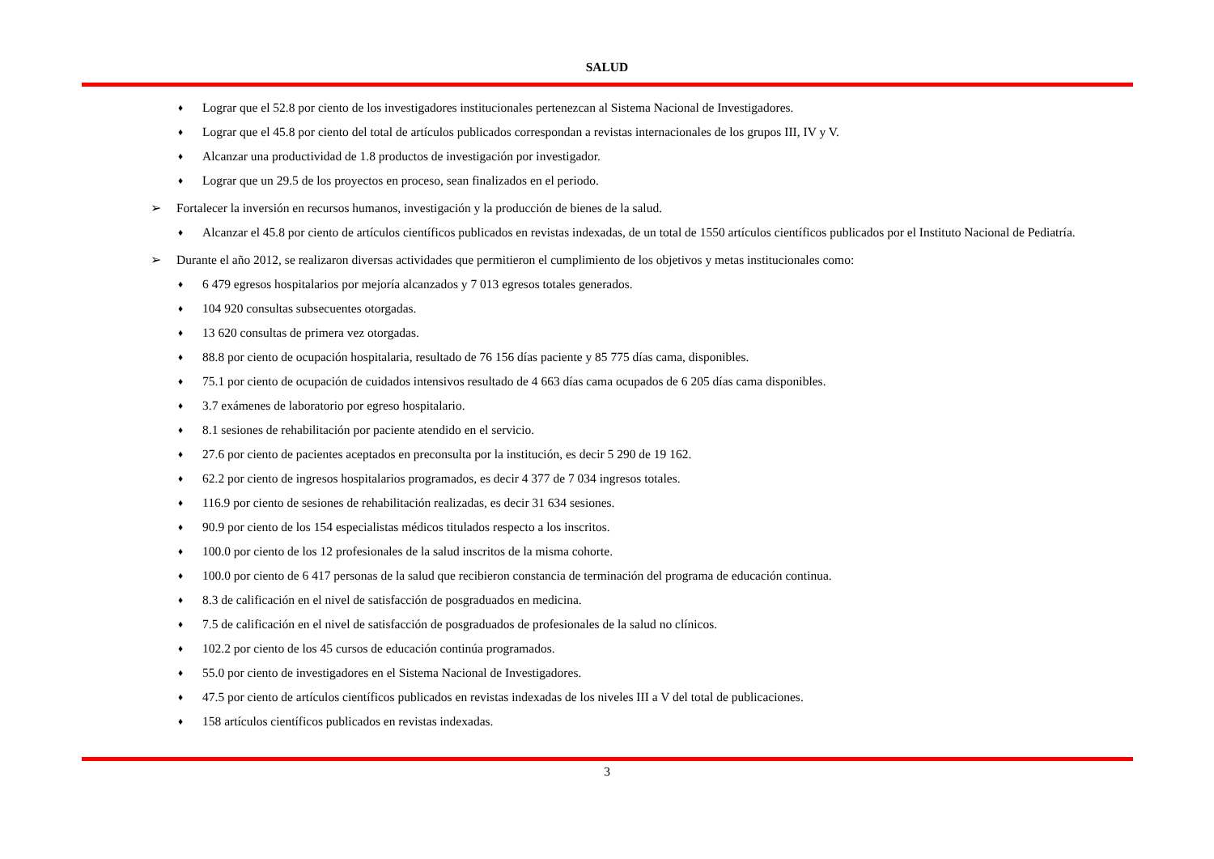SALUD
♦ Lograr que el 52.8 por ciento de los investigadores institucionales pertenezcan al Sistema Nacional de Investigadores.
♦ Lograr que el 45.8 por ciento del total de artículos publicados correspondan a revistas internacionales de los grupos III, IV y V.
♦ Alcanzar una productividad de 1.8 productos de investigación por investigador.
♦ Lograr que un 29.5 de los proyectos en proceso, sean finalizados en el periodo.
➢ Fortalecer la inversión en recursos humanos, investigación y la producción de bienes de la salud.
♦ Alcanzar el 45.8 por ciento de artículos científicos publicados en revistas indexadas, de un total de 1550 artículos científicos publicados por el Instituto Nacional de Pediatría.
➢ Durante el año 2012, se realizaron diversas actividades que permitieron el cumplimiento de los objetivos y metas institucionales como:
♦ 6 479 egresos hospitalarios por mejoría alcanzados y 7 013 egresos totales generados.
♦ 104 920 consultas subsecuentes otorgadas.
♦ 13 620 consultas de primera vez otorgadas.
♦ 88.8 por ciento de ocupación hospitalaria, resultado de 76 156 días paciente y 85 775 días cama, disponibles.
♦ 75.1 por ciento de ocupación de cuidados intensivos resultado de 4 663 días cama ocupados de 6 205 días cama disponibles.
♦ 3.7 exámenes de laboratorio por egreso hospitalario.
♦ 8.1 sesiones de rehabilitación por paciente atendido en el servicio.
♦ 27.6 por ciento de pacientes aceptados en preconsulta por la institución, es decir 5 290 de 19 162.
♦ 62.2 por ciento de ingresos hospitalarios programados, es decir 4 377 de 7 034 ingresos totales.
♦ 116.9 por ciento de sesiones de rehabilitación realizadas, es decir 31 634 sesiones.
♦ 90.9 por ciento de los 154 especialistas médicos titulados respecto a los inscritos.
♦ 100.0 por ciento de los 12 profesionales de la salud inscritos de la misma cohorte.
♦ 100.0 por ciento de 6 417 personas de la salud que recibieron constancia de terminación del programa de educación continua.
♦ 8.3 de calificación en el nivel de satisfacción de posgraduados en medicina.
♦ 7.5 de calificación en el nivel de satisfacción de posgraduados de profesionales de la salud no clínicos.
♦ 102.2 por ciento de los 45 cursos de educación continúa programados.
♦ 55.0 por ciento de investigadores en el Sistema Nacional de Investigadores.
♦ 47.5 por ciento de artículos científicos publicados en revistas indexadas de los niveles III a V del total de publicaciones.
♦ 158 artículos científicos publicados en revistas indexadas.
3